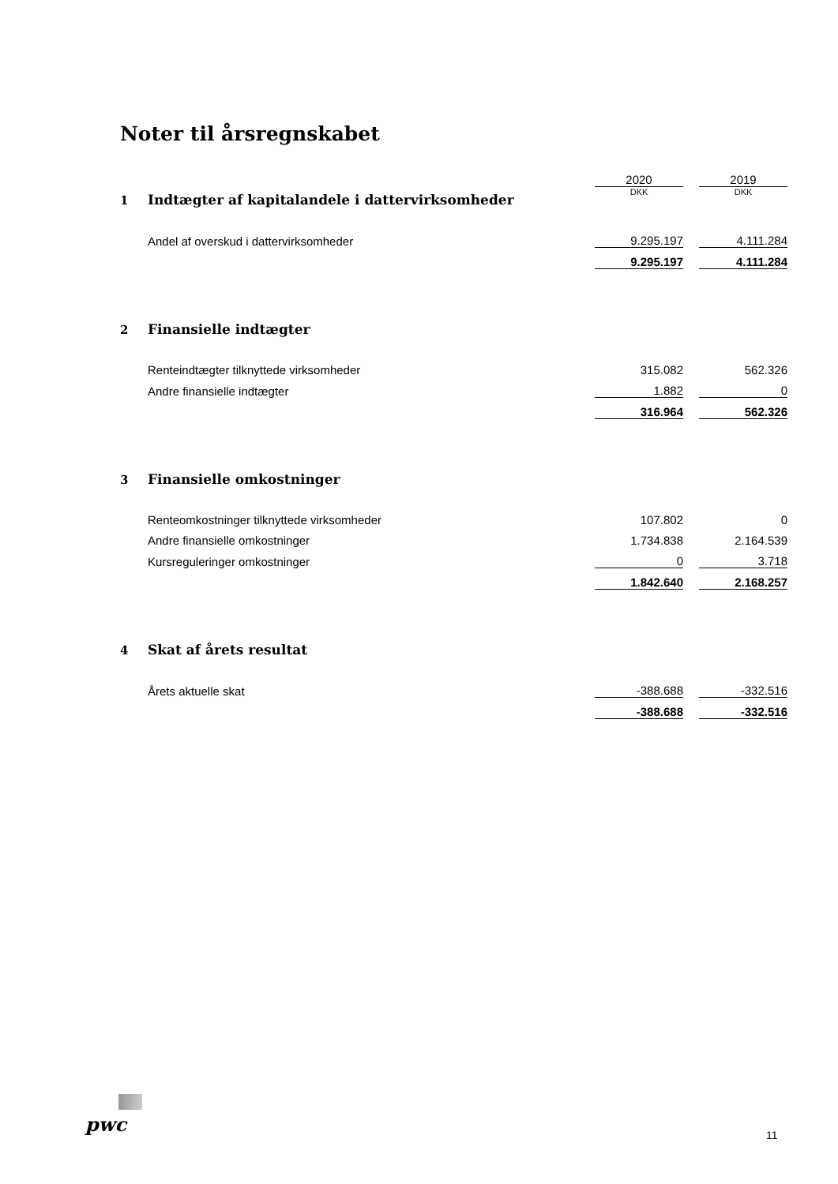Noter til årsregnskabet
| | | 2020 | | 2019 |
| 1 | Indtægter af kapitalandele i dattervirksomheder | DKK | | DKK |
| | Andel af overskud i dattervirksomheder | 9.295.197 | | 4.111.284 |
| | | 9.295.197 | | 4.111.284 |
| 2 | Finansielle indtægter | | | |
| | Renteindtægter tilknyttede virksomheder | 315.082 | | 562.326 |
| | Andre finansielle indtægter | 1.882 | | 0 |
| | | 316.964 | | 562.326 |
| 3 | Finansielle omkostninger | | | |
| | Renteomkostninger tilknyttede virksomheder | 107.802 | | 0 |
| | Andre finansielle omkostninger | 1.734.838 | | 2.164.539 |
| | Kursreguleringer omkostninger | 0 | | 3.718 |
| | | 1.842.640 | | 2.168.257 |
| 4 | Skat af årets resultat | | | |
| | Årets aktuelle skat | -388.688 | | -332.516 |
| | | -388.688 | | -332.516 |
pwc 11